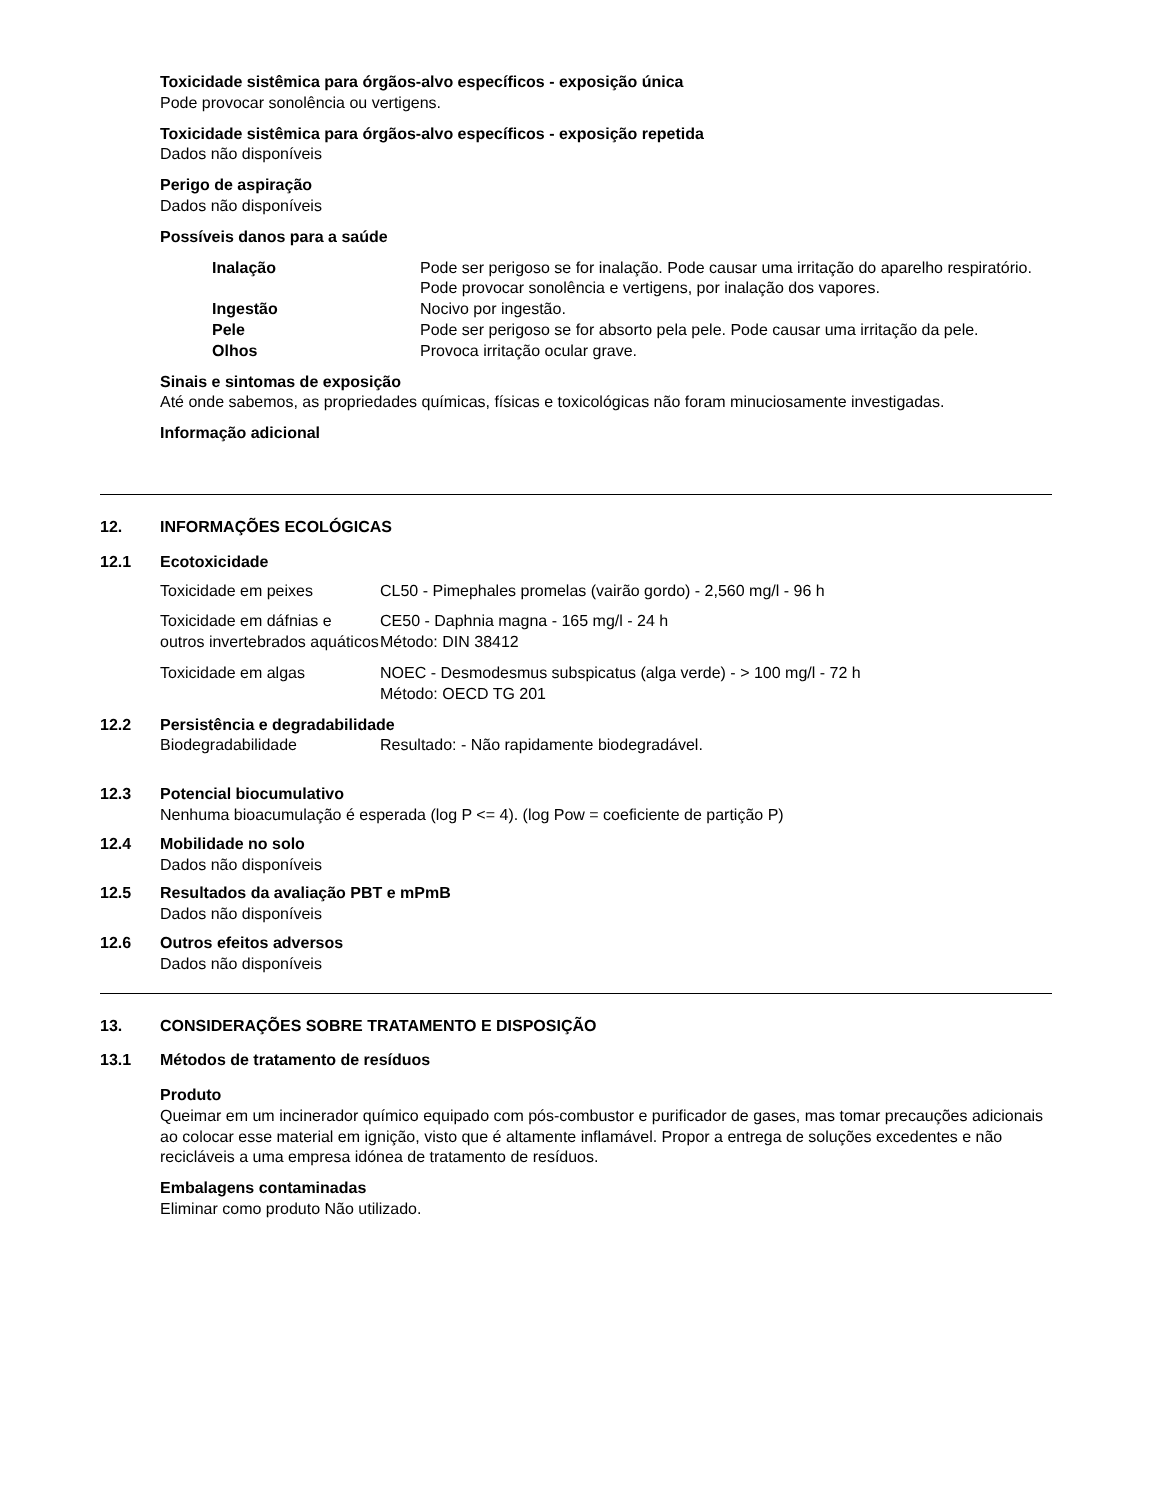Toxicidade sistêmica para órgãos-alvo específicos - exposição única
Pode provocar sonolência ou vertigens.
Toxicidade sistêmica para órgãos-alvo específicos - exposição repetida
Dados não disponíveis
Perigo de aspiração
Dados não disponíveis
Possíveis danos para a saúde
| Inalação | Pode ser perigoso se for inalação. Pode causar uma irritação do aparelho respiratório. Pode provocar sonolência e vertigens, por inalação dos vapores. |
| Ingestão | Nocivo por ingestão. |
| Pele | Pode ser perigoso se for absorto pela pele. Pode causar uma irritação da pele. |
| Olhos | Provoca irritação ocular grave. |
Sinais e sintomas de exposição
Até onde sabemos, as propriedades químicas, físicas e toxicológicas não foram minuciosamente investigadas.
Informação adicional
12. INFORMAÇÕES ECOLÓGICAS
12.1 Ecotoxicidade
| Toxicidade em peixes | CL50 - Pimephales promelas (vairão gordo) - 2,560 mg/l - 96 h |
| Toxicidade em dáfnias e outros invertebrados aquáticos | CE50 - Daphnia magna - 165 mg/l - 24 h Método: DIN 38412 |
| Toxicidade em algas | NOEC - Desmodesmus subspicatus (alga verde) - > 100 mg/l - 72 h Método: OECD TG 201 |
12.2 Persistência e degradabilidade
Biodegradabilidade Resultado: - Não rapidamente biodegradável.
12.3 Potencial biocumulativo
Nenhuma bioacumulação é esperada (log P <= 4). (log Pow = coeficiente de partição P)
12.4 Mobilidade no solo
Dados não disponíveis
12.5 Resultados da avaliação PBT e mPmB
Dados não disponíveis
12.6 Outros efeitos adversos
Dados não disponíveis
13. CONSIDERAÇÕES SOBRE TRATAMENTO E DISPOSIÇÃO
13.1 Métodos de tratamento de resíduos
Produto
Queimar em um incinerador químico equipado com pós-combustor e purificador de gases, mas tomar precauções adicionais ao colocar esse material em ignição, visto que é altamente inflamável. Propor a entrega de soluções excedentes e não recicláveis a uma empresa idónea de tratamento de resíduos.
Embalagens contaminadas
Eliminar como produto Não utilizado.